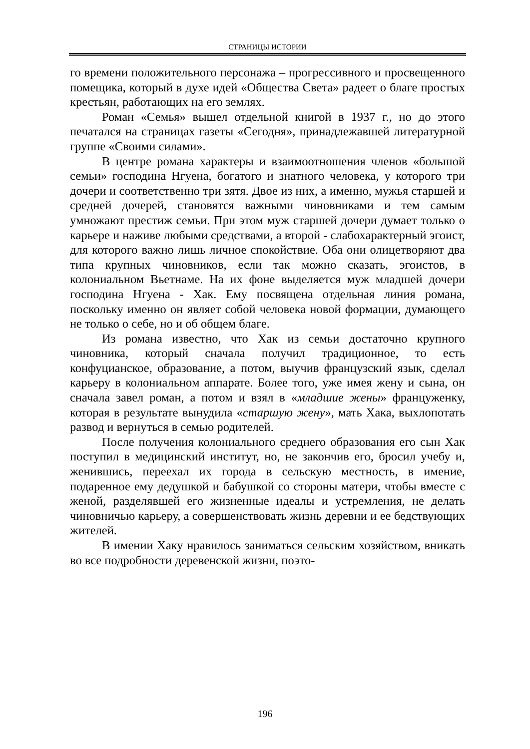СТРАНИЦЫ ИСТОРИИ
го времени положительного персонажа – прогрессивного и просвещенного помещика, который в духе идей «Общества Света» радеет о благе простых крестьян, работающих на его землях.
Роман «Семья» вышел отдельной книгой в 1937 г., но до этого печатался на страницах газеты «Сегодня», принадлежавшей литературной группе «Своими силами».
В центре романа характеры и взаимоотношения членов «большой семьи» господина Нгуена, богатого и знатного человека, у которого три дочери и соответственно три зятя. Двое из них, а именно, мужья старшей и средней дочерей, становятся важными чиновниками и тем самым умножают престиж семьи. При этом муж старшей дочери думает только о карьере и наживе любыми средствами, а второй - слабохарактерный эгоист, для которого важно лишь личное спокойствие. Оба они олицетворяют два типа крупных чиновников, если так можно сказать, эгоистов, в колониальном Вьетнаме. На их фоне выделяется муж младшей дочери господина Нгуена - Хак. Ему посвящена отдельная линия романа, поскольку именно он являет собой человека новой формации, думающего не только о себе, но и об общем благе.
Из романа известно, что Хак из семьи достаточно крупного чиновника, который сначала получил традиционное, то есть конфуцианское, образование, а потом, выучив французский язык, сделал карьеру в колониальном аппарате. Более того, уже имея жену и сына, он сначала завел роман, а потом и взял в «младшие жены» француженку, которая в результате вынудила «старшую жену», мать Хака, выхлопотать развод и вернуться в семью родителей.
После получения колониального среднего образования его сын Хак поступил в медицинский институт, но, не закончив его, бросил учебу и, женившись, переехал их города в сельскую местность, в имение, подаренное ему дедушкой и бабушкой со стороны матери, чтобы вместе с женой, разделявшей его жизненные идеалы и устремления, не делать чиновничью карьеру, а совершенствовать жизнь деревни и ее бедствующих жителей.
В имении Хаку нравилось заниматься сельским хозяйством, вникать во все подробности деревенской жизни, поэто-
196